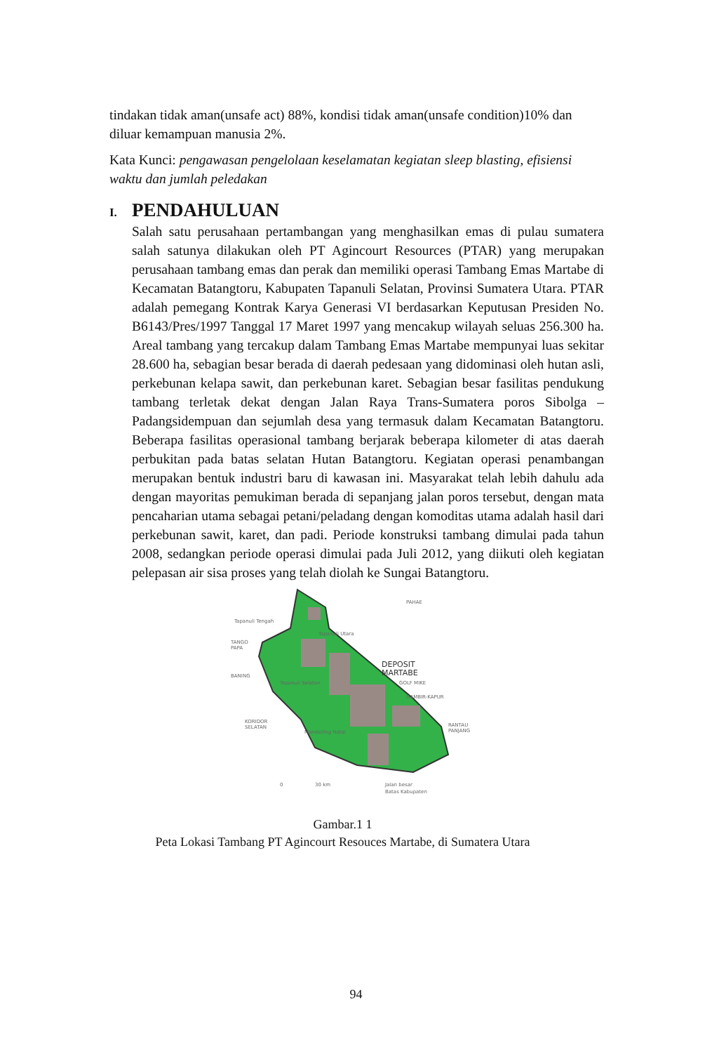tindakan tidak aman(unsafe act) 88%, kondisi tidak aman(unsafe condition)10% dan diluar kemampuan manusia 2%.
Kata Kunci: pengawasan pengelolaan keselamatan kegiatan sleep blasting, efisiensi waktu dan jumlah peledakan
I. PENDAHULUAN
Salah satu perusahaan pertambangan yang menghasilkan emas di pulau sumatera salah satunya dilakukan oleh PT Agincourt Resources (PTAR) yang merupakan perusahaan tambang emas dan perak dan memiliki operasi Tambang Emas Martabe di Kecamatan Batangtoru, Kabupaten Tapanuli Selatan, Provinsi Sumatera Utara. PTAR adalah pemegang Kontrak Karya Generasi VI berdasarkan Keputusan Presiden No. B6143/Pres/1997 Tanggal 17 Maret 1997 yang mencakup wilayah seluas 256.300 ha. Areal tambang yang tercakup dalam Tambang Emas Martabe mempunyai luas sekitar 28.600 ha, sebagian besar berada di daerah pedesaan yang didominasi oleh hutan asli, perkebunan kelapa sawit, dan perkebunan karet. Sebagian besar fasilitas pendukung tambang terletak dekat dengan Jalan Raya Trans-Sumatera poros Sibolga – Padangsidempuan dan sejumlah desa yang termasuk dalam Kecamatan Batangtoru. Beberapa fasilitas operasional tambang berjarak beberapa kilometer di atas daerah perbukitan pada batas selatan Hutan Batangtoru. Kegiatan operasi penambangan merupakan bentuk industri baru di kawasan ini. Masyarakat telah lebih dahulu ada dengan mayoritas pemukiman berada di sepanjang jalan poros tersebut, dengan mata pencaharian utama sebagai petani/peladang dengan komoditas utama adalah hasil dari perkebunan sawit, karet, dan padi. Periode konstruksi tambang dimulai pada tahun 2008, sedangkan periode operasi dimulai pada Juli 2012, yang diikuti oleh kegiatan pelepasan air sisa proses yang telah diolah ke Sungai Batangtoru.
PAHAE
Tapanuli Tengah
Tapanuli Utara
TANGO
PAPA
DEPOSIT
MARTABE
BANING
Tapanuli Selatan
GOLF MIKE
GAMBIR-KAPUR
KORIDOR
SELATAN
Mandailing Natal
RANTAU
PANJANG
0
30 km
Jalan besar
Batas Kabupaten
Gambar.1 1
Peta Lokasi Tambang PT Agincourt Resouces Martabe, di Sumatera Utara
94